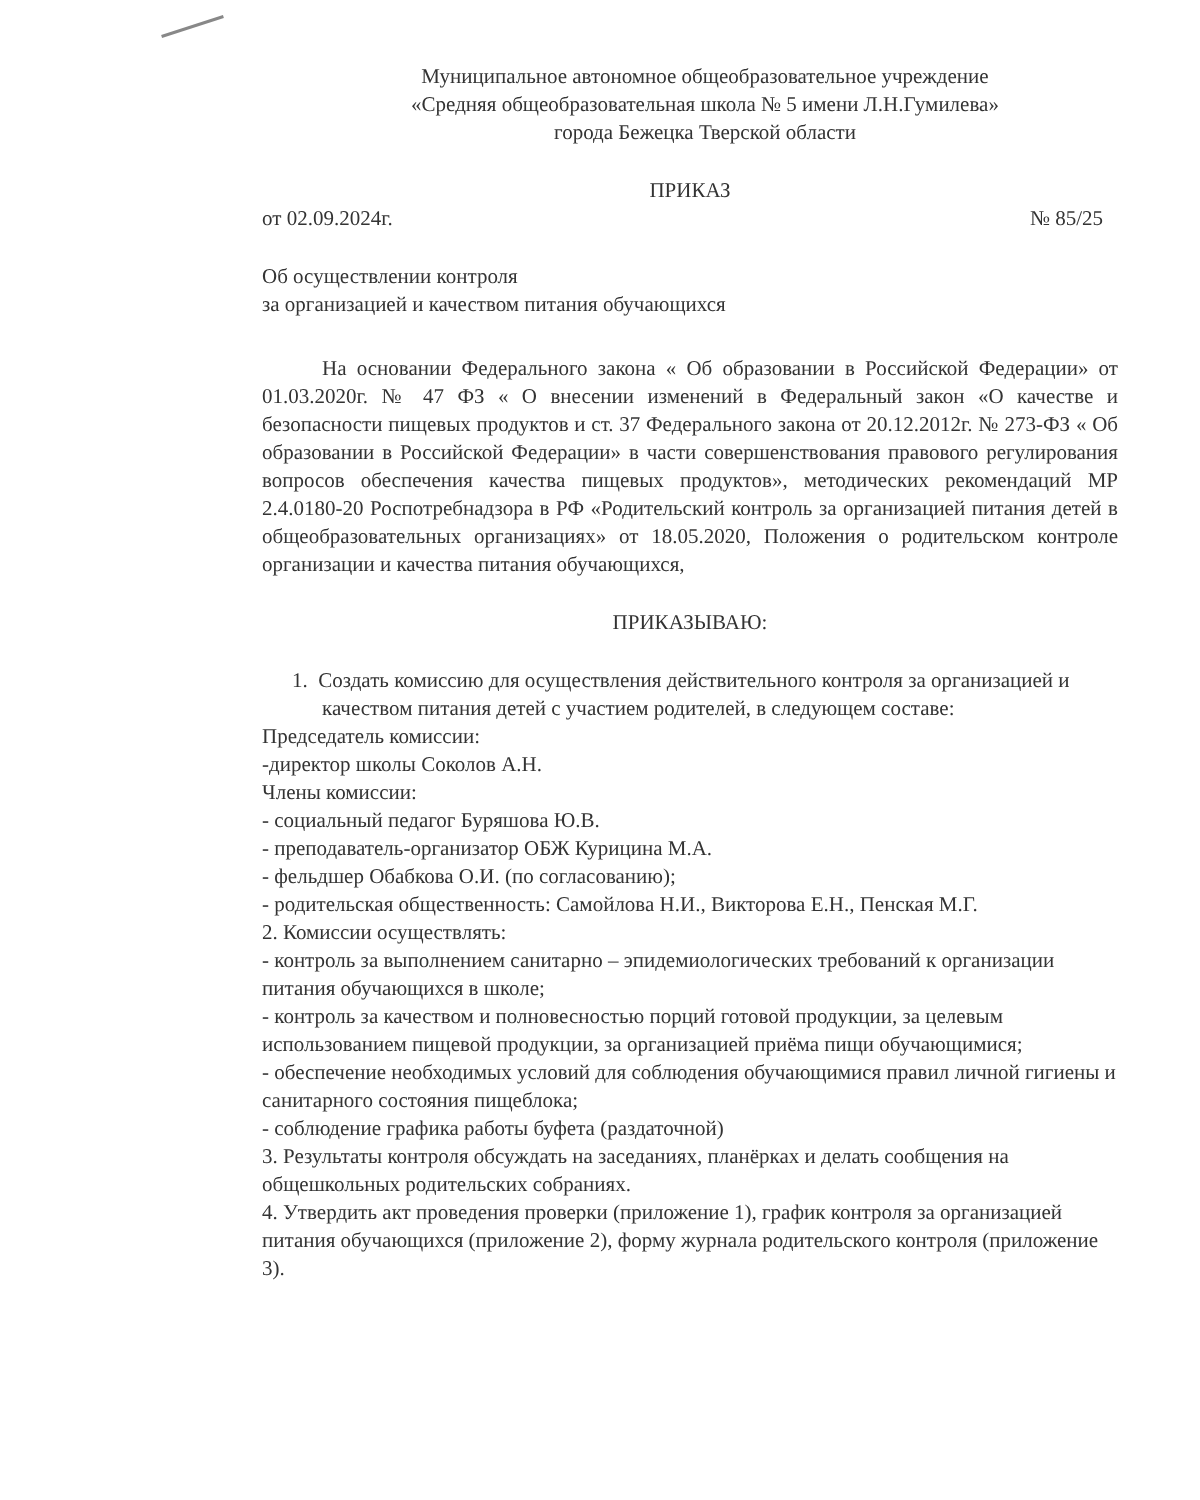Муниципальное автономное общеобразовательное учреждение
«Средняя общеобразовательная школа № 5 имени Л.Н.Гумилева»
города Бежецка Тверской области
ПРИКАЗ
от 02.09.2024г. № 85/25
Об осуществлении контроля
за организацией и качеством питания обучающихся
На основании Федерального закона « Об образовании в Российской Федерации» от 01.03.2020г. № 47 ФЗ « О внесении изменений в Федеральный закон «О качестве и безопасности пищевых продуктов и ст. 37 Федерального закона от 20.12.2012г. № 273-ФЗ « Об образовании в Российской Федерации» в части совершенствования правового регулирования вопросов обеспечения качества пищевых продуктов», методических рекомендаций МР 2.4.0180-20 Роспотребнадзора в РФ «Родительский контроль за организацией питания детей в общеобразовательных организациях» от 18.05.2020, Положения о родительском контроле организации и качества питания обучающихся,
ПРИКАЗЫВАЮ:
1. Создать комиссию для осуществления действительного контроля за организацией и качеством питания детей с участием родителей, в следующем составе:
Председатель комиссии:
-директор школы Соколов А.Н.
Члены комиссии:
- социальный педагог Буряшова Ю.В.
- преподаватель-организатор ОБЖ Курицина М.А.
- фельдшер Обабкова О.И. (по согласованию);
- родительская общественность: Самойлова Н.И., Викторова Е.Н., Пенская М.Г.
2. Комиссии осуществлять:
- контроль за выполнением санитарно – эпидемиологических требований к организации питания обучающихся в школе;
- контроль за качеством и полновесностью порций готовой продукции, за целевым использованием пищевой продукции, за организацией приёма пищи обучающимися;
- обеспечение необходимых условий для соблюдения обучающимися правил личной гигиены и санитарного состояния пищеблока;
- соблюдение графика работы буфета (раздаточной)
3. Результаты контроля обсуждать на заседаниях, планёрках и делать сообщения на общешкольных родительских собраниях.
4. Утвердить акт проведения проверки (приложение 1), график контроля за организацией питания обучающихся (приложение 2), форму журнала родительского контроля (приложение 3).